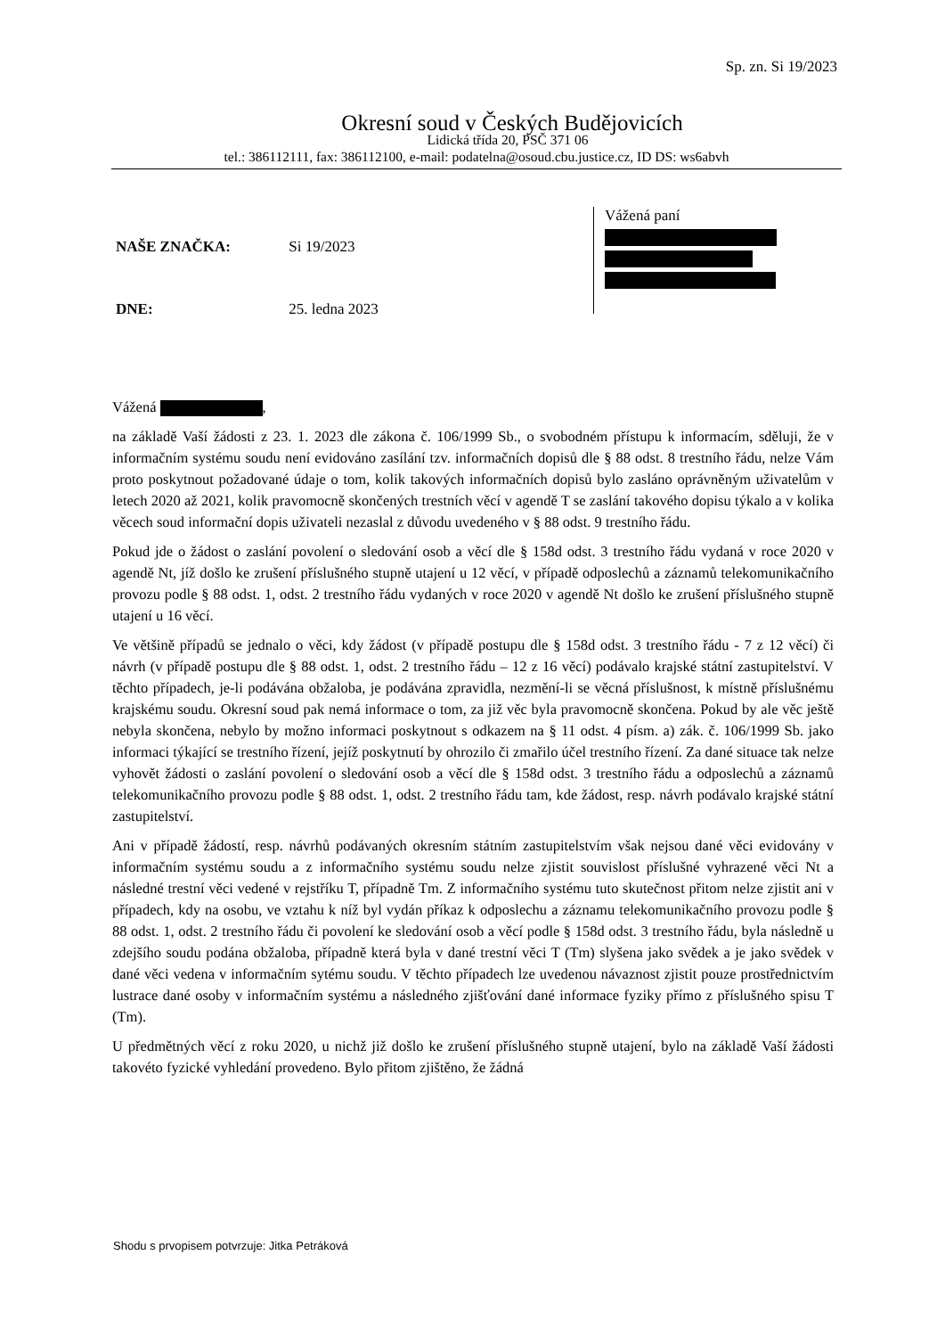Sp. zn. Si 19/2023
Okresní soud v Českých Budějovicích
Lidická třída 20, PSČ 371 06
tel.: 386112111, fax: 386112100, e-mail: podatelna@osoud.cbu.justice.cz, ID DS: ws6abvh
NAŠE ZNAČKA: Si 19/2023
DNE: 25. ledna 2023
Vážená paní
Vážená ,
na základě Vaší žádosti z 23. 1. 2023 dle zákona č. 106/1999 Sb., o svobodném přístupu k informacím, sděluji, že v informačním systému soudu není evidováno zasílání tzv. informačních dopisů dle § 88 odst. 8 trestního řádu, nelze Vám proto poskytnout požadované údaje o tom, kolik takových informačních dopisů bylo zasláno oprávněným uživatelům v letech 2020 až 2021, kolik pravomocně skončených trestních věcí v agendě T se zaslání takového dopisu týkalo a v kolika věcech soud informační dopis uživateli nezaslal z důvodu uvedeného v § 88 odst. 9 trestního řádu.
Pokud jde o žádost o zaslání povolení o sledování osob a věcí dle § 158d odst. 3 trestního řádu vydaná v roce 2020 v agendě Nt, jíž došlo ke zrušení příslušného stupně utajení u 12 věcí, v případě odposlechů a záznamů telekomunikačního provozu podle § 88 odst. 1, odst. 2 trestního řádu vydaných v roce 2020 v agendě Nt došlo ke zrušení příslušného stupně utajení u 16 věcí.
Ve většině případů se jednalo o věci, kdy žádost (v případě postupu dle § 158d odst. 3 trestního řádu - 7 z 12 věcí) či návrh (v případě postupu dle § 88 odst. 1, odst. 2 trestního řádu – 12 z 16 věcí) podávalo krajské státní zastupitelství. V těchto případech, je-li podávána obžaloba, je podávána zpravidla, nezmění-li se věcná příslušnost, k místně příslušnému krajskému soudu. Okresní soud pak nemá informace o tom, za již věc byla pravomocně skončena. Pokud by ale věc ještě nebyla skončena, nebylo by možno informaci poskytnout s odkazem na § 11 odst. 4 písm. a) zák. č. 106/1999 Sb. jako informaci týkající se trestního řízení, jejíž poskytnutí by ohrozilo či zmařilo účel trestního řízení. Za dané situace tak nelze vyhovět žádosti o zaslání povolení o sledování osob a věcí dle § 158d odst. 3 trestního řádu a odposlechů a záznamů telekomunikačního provozu podle § 88 odst. 1, odst. 2 trestního řádu tam, kde žádost, resp. návrh podávalo krajské státní zastupitelství.
Ani v případě žádostí, resp. návrhů podávaných okresním státním zastupitelstvím však nejsou dané věci evidovány v informačním systému soudu a z informačního systému soudu nelze zjistit souvislost příslušné vyhrazené věci Nt a následné trestní věci vedené v rejstříku T, případně Tm. Z informačního systému tuto skutečnost přitom nelze zjistit ani v případech, kdy na osobu, ve vztahu k níž byl vydán příkaz k odposlechu a záznamu telekomunikačního provozu podle § 88 odst. 1, odst. 2 trestního řádu či povolení ke sledování osob a věcí podle § 158d odst. 3 trestního řádu, byla následně u zdejšího soudu podána obžaloba, případně která byla v dané trestní věci T (Tm) slyšena jako svědek a je jako svědek v dané věci vedena v informačním sytému soudu. V těchto případech lze uvedenou návaznost zjistit pouze prostřednictvím lustrace dané osoby v informačním systému a následného zjišťování dané informace fyziky přímo z příslušného spisu T (Tm).
U předmětných věcí z roku 2020, u nichž již došlo ke zrušení příslušného stupně utajení, bylo na základě Vaší žádosti takovéto fyzické vyhledání provedeno. Bylo přitom zjištěno, že žádná
Shodu s prvopisem potvrzuje: Jitka Petráková